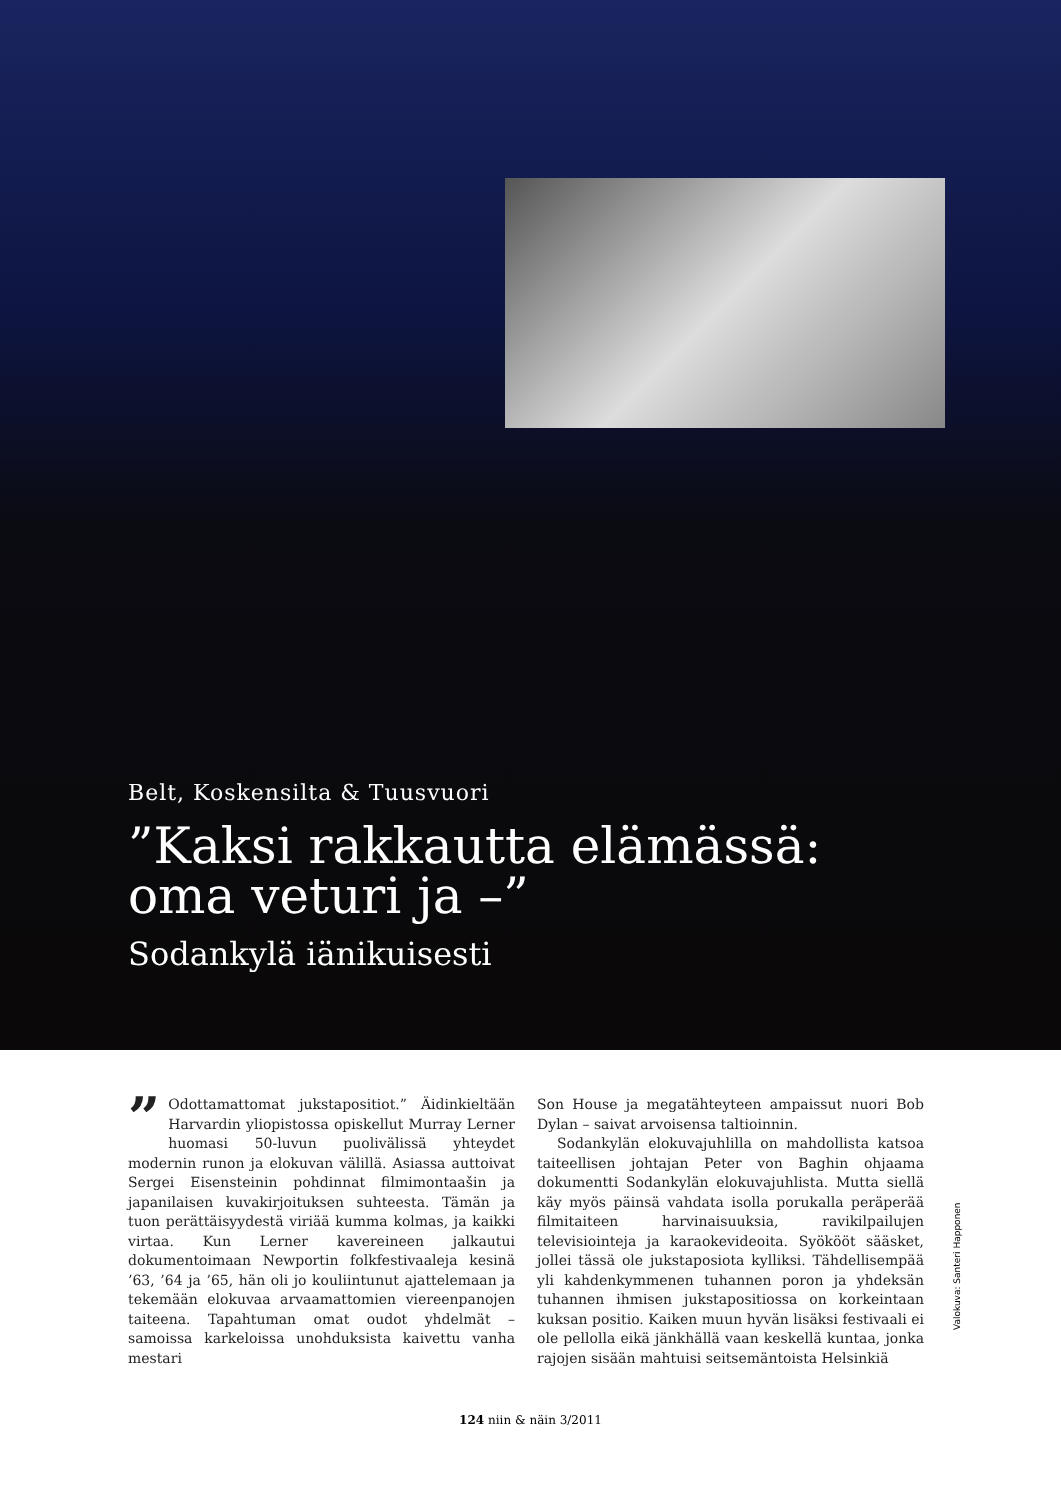Belt, Koskensilta & Tuusvuori
”Kaksi rakkautta elämässä:
oma veturi ja –”
Sodankylä iänikuisesti
” Odottamattomat jukstapositiot.” Äidinkieltään Harvardin yliopistossa opiskellut Murray Lerner huomasi 50-luvun puolivälissä yhteydet modernin runon ja elokuvan välillä. Asiassa auttoivat Sergei Eisensteinin pohdinnat filmimontaašin ja japanilaisen kuvakirjoituksen suhteesta. Tämän ja tuon perättäisyydestä viriää kumma kolmas, ja kaikki virtaa. Kun Lerner kavereineen jalkautui dokumentoimaan Newportin folkfestivaaleja kesinä ’63, ’64 ja ’65, hän oli jo kouliintunut ajattelemaan ja tekemään elokuvaa arvaamattomien viereenpanojen taiteena. Tapahtuman omat oudot yhdelmät – samoissa karkeloissa unohduksista kaivettu vanha mestari
Son House ja megatähteyteen ampaissut nuori Bob Dylan – saivat arvoisensa taltioinnin.
Sodankylän elokuvajuhlilla on mahdollista katsoa taiteellisen johtajan Peter von Baghin ohjaama dokumentti Sodankylän elokuvajuhlista. Mutta siellä käy myös päinsä vahdata isolla porukalla peräperää filmitaiteen harvinaisuuksia, ravikilpailujen televisiointeja ja karaokevideoita. Syökööt sääsket, jollei tässä ole jukstaposiota kylliksi. Tähdellisempää yli kahdenkymmenen tuhannen poron ja yhdeksän tuhannen ihmisen jukstapositiossa on korkeintaan kuksan positio. Kaiken muun hyvän lisäksi festivaali ei ole pellolla eikä jänkhällä vaan keskellä kuntaa, jonka rajojen sisään mahtuisi seitsemäntoista Helsinkiä
Valokuva: Santeri Happonen
124 niin & näin 3/2011